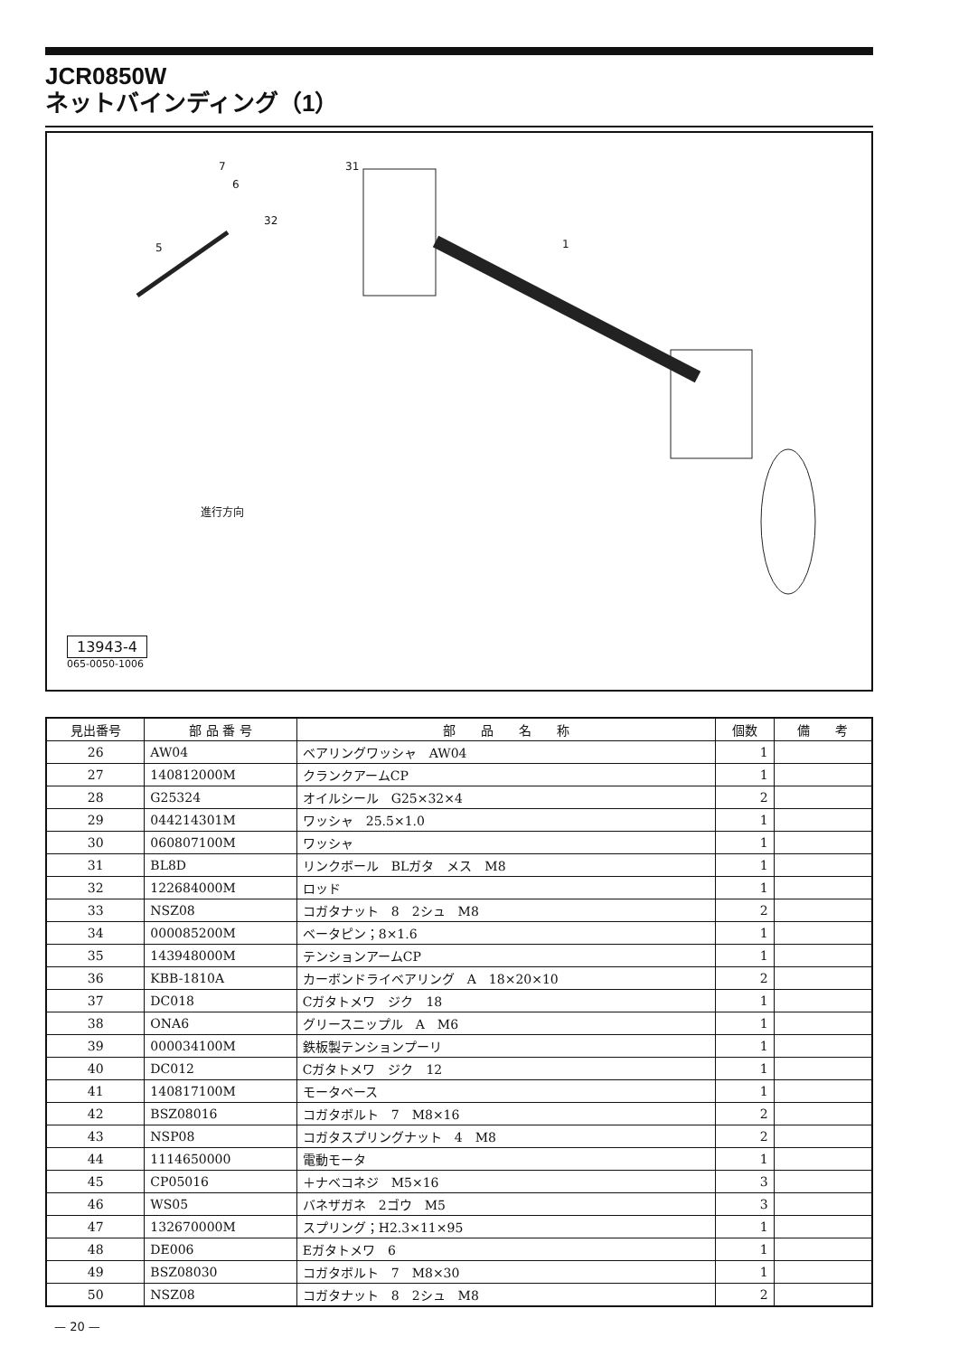JCR0850W
ネットバインディング（1）
7
6
5 1
31
32
進行方向
13943-4
065-0050-1006
| 見出番号 | 部 品 番 号 | 部 品 名 称 | 個数 | 備 考 |
| --- | --- | --- | --- | --- |
| 26 | AW04 | ベアリングワッシャ AW04 | 1 | |
| 27 | 140812000M | クランクアームCP | 1 | |
| 28 | G25324 | オイルシール G25×32×4 | 2 | |
| 29 | 044214301M | ワッシャ 25.5×1.0 | 1 | |
| 30 | 060807100M | ワッシャ | 1 | |
| 31 | BL8D | リンクボール BLガタ メス M8 | 1 | |
| 32 | 122684000M | ロッド | 1 | |
| 33 | NSZ08 | コガタナット 8 2シュ M8 | 2 | |
| 34 | 000085200M | ベータピン；8×1.6 | 1 | |
| 35 | 143948000M | テンションアームCP | 1 | |
| 36 | KBB-1810A | カーボンドライベアリング A 18×20×10 | 2 | |
| 37 | DC018 | Cガタトメワ ジク 18 | 1 | |
| 38 | ONA6 | グリースニップル A M6 | 1 | |
| 39 | 000034100M | 鉄板製テンションプーリ | 1 | |
| 40 | DC012 | Cガタトメワ ジク 12 | 1 | |
| 41 | 140817100M | モータベース | 1 | |
| 42 | BSZ08016 | コガタボルト 7 M8×16 | 2 | |
| 43 | NSP08 | コガタスプリングナット 4 M8 | 2 | |
| 44 | 1114650000 | 電動モータ | 1 | |
| 45 | CP05016 | ＋ナベコネジ M5×16 | 3 | |
| 46 | WS05 | バネザガネ 2ゴウ M5 | 3 | |
| 47 | 132670000M | スプリング；H2.3×11×95 | 1 | |
| 48 | DE006 | Eガタトメワ 6 | 1 | |
| 49 | BSZ08030 | コガタボルト 7 M8×30 | 1 | |
| 50 | NSZ08 | コガタナット 8 2シュ M8 | 2 | |
— 20 —